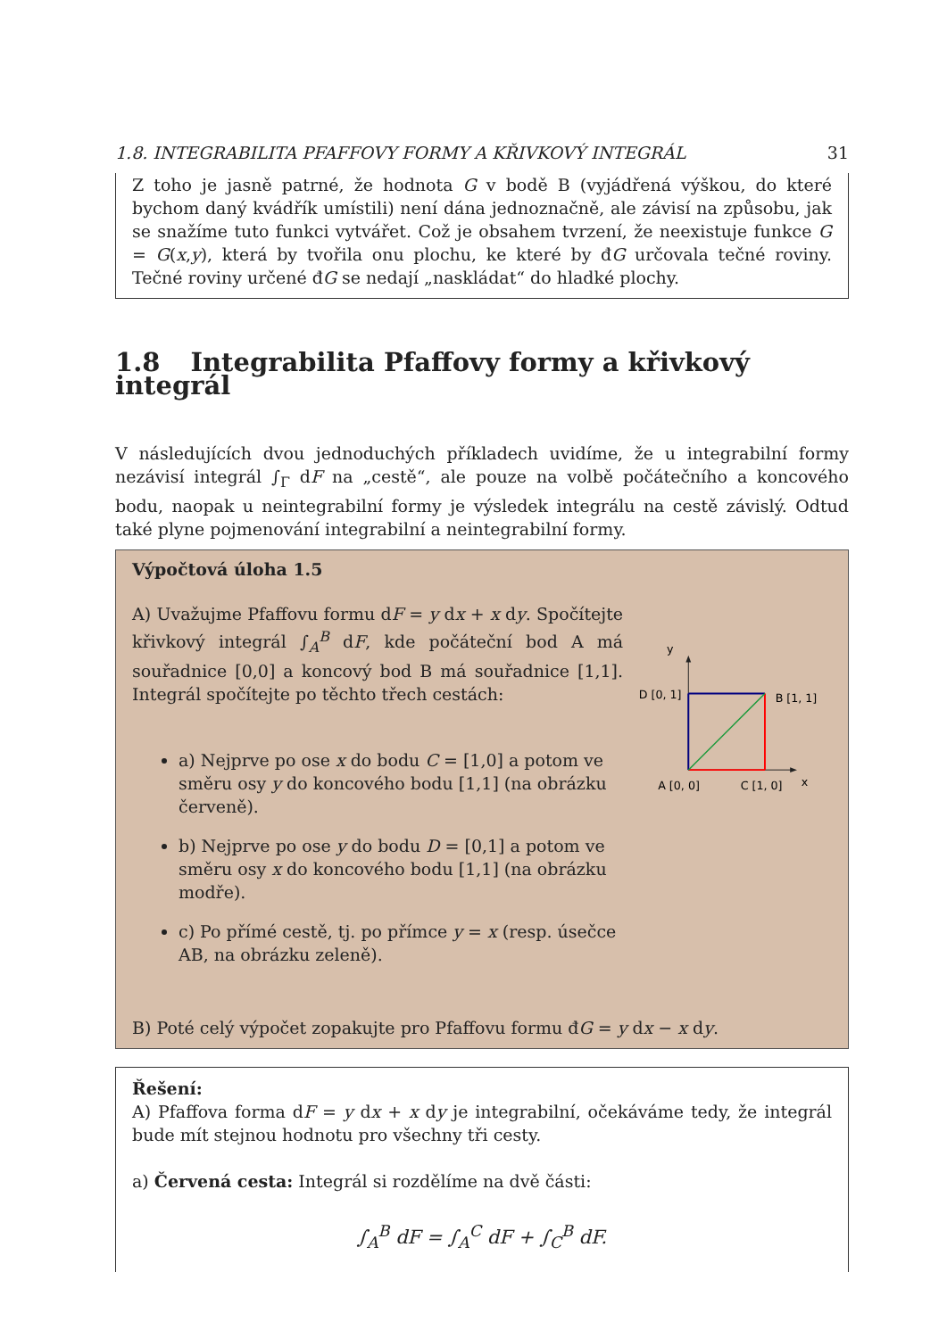1.8. INTEGRABILITA PFAFFOVY FORMY A KŘIVKOVÝ INTEGRÁL 31
Z toho je jasně patrné, že hodnota G v bodě B (vyjádřená výškou, do které bychom daný kvádřík umístili) není dána jednoznačně, ale závisí na způsobu, jak se snažíme tuto funkci vytvářet. Což je obsahem tvrzení, že neexistuje funkce G = G(x,y), která by tvořila onu plochu, ke které by đG určovala tečné roviny. Tečné roviny určené đG se nedají „naskládat“ do hladké plochy.
1.8 Integrabilita Pfaffovy formy a křivkový integrál
V následujících dvou jednoduchých příkladech uvidíme, že u integrabilní formy nezávisí integrál ∫<sub>Γ</sub> dF na „cestě“, ale pouze na volbě počátečního a koncového bodu, naopak u neintegrabilní formy je výsledek integrálu na cestě závislý. Odtud také plyne pojmenování integrabilní a neintegrabilní formy.
Výpočtová úloha 1.5
A) Uvažujme Pfaffovu formu dF = y dx + x dy. Spočítejte křivkový integrál ∫<sub>A</sub><sup>B</sup> dF, kde počáteční bod A má souřadnice [0,0] a koncový bod B má souřadnice [1,1]. Integrál spočítejte po těchto třech cestách:
a) Nejprve po ose x do bodu C = [1,0] a potom ve směru osy y do koncového bodu [1,1] (na obrázku červeně).
b) Nejprve po ose y do bodu D = [0,1] a potom ve směru osy x do koncového bodu [1,1] (na obrázku modře).
c) Po přímé cestě, tj. po přímce y = x (resp. úsečce AB, na obrázku zeleně).
y
D [0, 1]
B [1, 1]
A [0, 0]
C [1, 0]
x
B) Poté celý výpočet zopakujte pro Pfaffovu formu đG = y dx − x dy.
Řešení:
A) Pfaffova forma dF = y dx + x dy je integrabilní, očekáváme tedy, že integrál bude mít stejnou hodnotu pro všechny tři cesty.
a) Červená cesta: Integrál si rozdělíme na dvě části:
∫<sub>A</sub><sup>B</sup> dF = ∫<sub>A</sub><sup>C</sup> dF + ∫<sub>C</sub><sup>B</sup> dF.